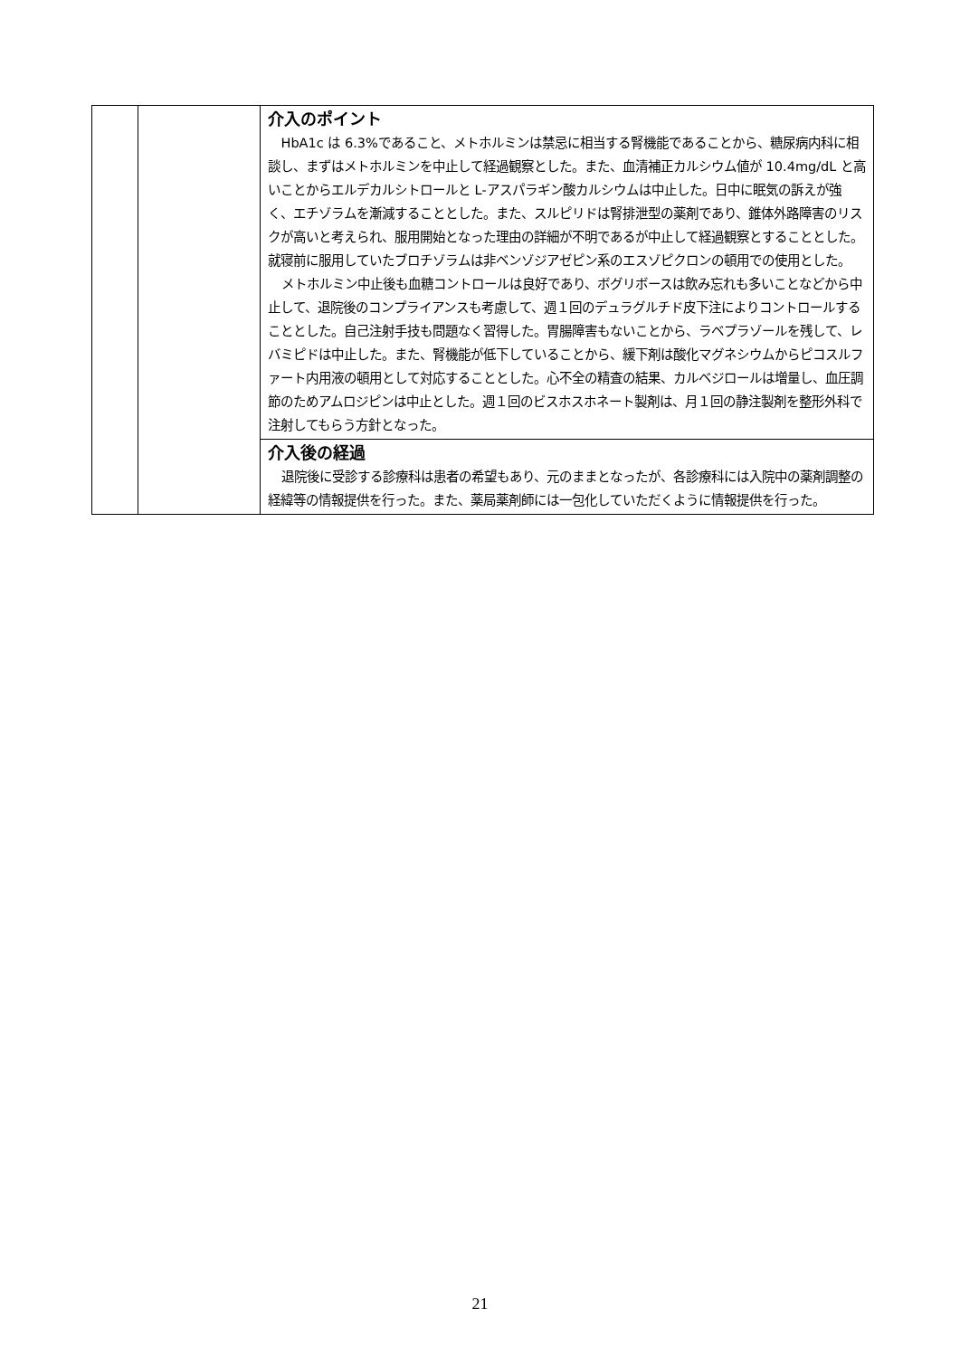| | | 介入のポイント HbA1c は 6.3%であること、メトホルミンは禁忌に相当する腎機能であることから、糖尿病内科に相談し、まずはメトホルミンを中止して経過観察とした。また、血清補正カルシウム値が 10.4mg/dL と高いことからエルデカルシトロールと L-アスパラギン酸カルシウムは中止した。日中に眠気の訴えが強く、エチゾラムを漸減することとした。また、スルピリドは腎排泄型の薬剤であり、錐体外路障害のリスクが高いと考えられ、服用開始となった理由の詳細が不明であるが中止して経過観察とすることとした。就寝前に服用していたブロチゾラムは非ベンゾジアゼピン系のエスゾピクロンの頓用での使用とした。 メトホルミン中止後も血糖コントロールは良好であり、ボグリボースは飲み忘れも多いことなどから中止して、退院後のコンプライアンスも考慮して、週１回のデュラグルチド皮下注によりコントロールすることとした。自己注射手技も問題なく習得した。胃腸障害もないことから、ラベプラゾールを残して、レバミピドは中止した。また、腎機能が低下していることから、緩下剤は酸化マグネシウムからピコスルファート内用液の頓用として対応することとした。心不全の精査の結果、カルベジロールは増量し、血圧調節のためアムロジピンは中止とした。週１回のビスホスホネート製剤は、月１回の静注製剤を整形外科で注射してもらう方針となった。 |
| | | 介入後の経過 退院後に受診する診療科は患者の希望もあり、元のままとなったが、各診療科には入院中の薬剤調整の経緯等の情報提供を行った。また、薬局薬剤師には一包化していただくように情報提供を行った。 |
21